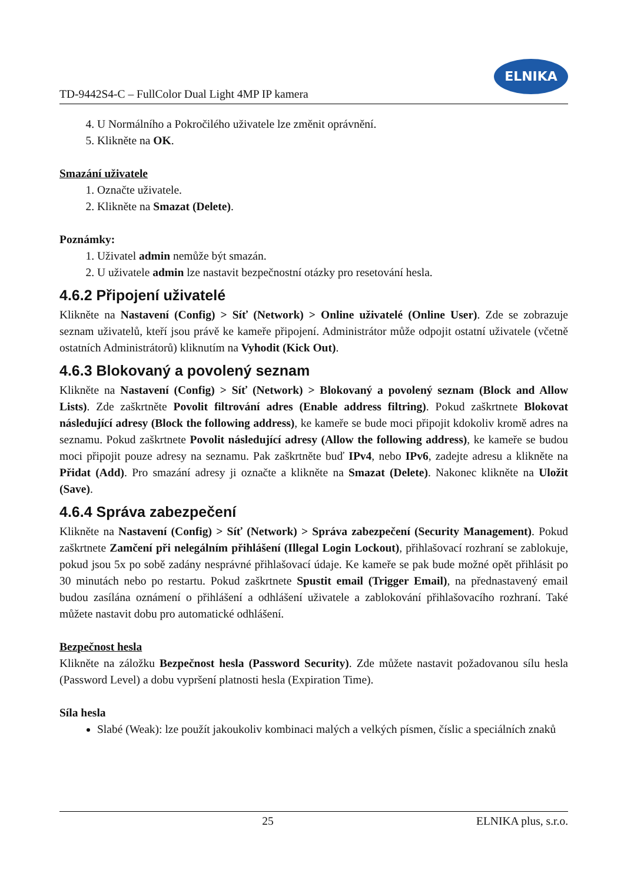TD-9442S4-C – FullColor Dual Light 4MP IP kamera
ELNIKA
4. U Normálního a Pokročilého uživatele lze změnit oprávnění.
5. Klikněte na OK.
Smazání uživatele
1. Označte uživatele.
2. Klikněte na Smazat (Delete).
Poznámky:
1. Uživatel admin nemůže být smazán.
2. U uživatele admin lze nastavit bezpečnostní otázky pro resetování hesla.
4.6.2 Připojení uživatelé
Klikněte na Nastavení (Config) > Síť (Network) > Online uživatelé (Online User). Zde se zobrazuje seznam uživatelů, kteří jsou právě ke kameře připojení. Administrátor může odpojit ostatní uživatele (včetně ostatních Administrátorů) kliknutím na Vyhodit (Kick Out).
4.6.3 Blokovaný a povolený seznam
Klikněte na Nastavení (Config) > Síť (Network) > Blokovaný a povolený seznam (Block and Allow Lists). Zde zaškrtněte Povolit filtrování adres (Enable address filtring). Pokud zaškrtnete Blokovat následující adresy (Block the following address), ke kameře se bude moci připojit kdokoliv kromě adres na seznamu. Pokud zaškrtnete Povolit následující adresy (Allow the following address), ke kameře se budou moci připojit pouze adresy na seznamu. Pak zaškrtněte buď IPv4, nebo IPv6, zadejte adresu a klikněte na Přidat (Add). Pro smazání adresy ji označte a klikněte na Smazat (Delete). Nakonec klikněte na Uložit (Save).
4.6.4 Správa zabezpečení
Klikněte na Nastavení (Config) > Síť (Network) > Správa zabezpečení (Security Management). Pokud zaškrtnete Zamčení při nelegálním přihlášení (Illegal Login Lockout), přihlašovací rozhraní se zablokuje, pokud jsou 5x po sobě zadány nesprávné přihlašovací údaje. Ke kameře se pak bude možné opět přihlásit po 30 minutách nebo po restartu. Pokud zaškrtnete Spustit email (Trigger Email), na přednastavený email budou zasílána oznámení o přihlášení a odhlášení uživatele a zablokování přihlašovacího rozhraní. Také můžete nastavit dobu pro automatické odhlášení.
Bezpečnost hesla
Klikněte na záložku Bezpečnost hesla (Password Security). Zde můžete nastavit požadovanou sílu hesla (Password Level) a dobu vypršení platnosti hesla (Expiration Time).
Síla hesla
Slabé (Weak): lze použít jakoukoliv kombinaci malých a velkých písmen, číslic a speciálních znaků
25 ELNIKA plus, s.r.o.